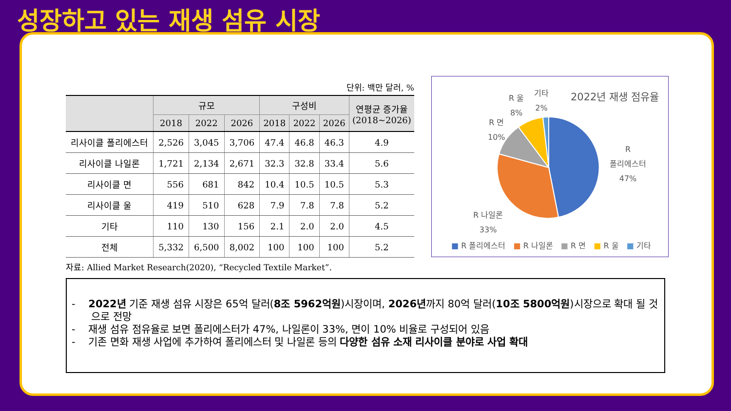성장하고 있는 재생 섬유 시장
단위: 백만 달러, %
| | 규모 | | | 구성비 | | | 연평균 증가율 (2018~2026) |
| --- | --- | --- | --- | --- | --- | --- | --- |
| | 2018 | 2022 | 2026 | 2018 | 2022 | 2026 | |
| 리사이클 폴리에스터 | 2,526 | 3,045 | 3,706 | 47.4 | 46.8 | 46.3 | 4.9 |
| 리사이클 나일론 | 1,721 | 2,134 | 2,671 | 32.3 | 32.8 | 33.4 | 5.6 |
| 리사이클 면 | 556 | 681 | 842 | 10.4 | 10.5 | 10.5 | 5.3 |
| 리사이클 울 | 419 | 510 | 628 | 7.9 | 7.8 | 7.8 | 5.2 |
| 기타 | 110 | 130 | 156 | 2.1 | 2.0 | 2.0 | 4.5 |
| 전체 | 5,332 | 6,500 | 8,002 | 100 | 100 | 100 | 5.2 |
자료: Allied Market Research(2020), “Recycled Textile Market”.
2022년 재생 점유율
R 울
8%
기타
2%
R 면
10%
R
폴리에스터
47%
R 나일론
33%
■ R 폴리에스터 ■ R 나일론 ■ R 면 ■ R 울 ■ 기타
- 2022년 기준 재생 섬유 시장은 65억 달러(8조 5962억원)시장이며, 2026년까지 80억 달러(10조 5800억원)시장으로 확대 될 것으로 전망
- 재생 섬유 점유율로 보면 폴리에스터가 47%, 나일론이 33%, 면이 10% 비율로 구성되어 있음
- 기존 면화 재생 사업에 추가하여 폴리에스터 및 나일론 등의 다양한 섬유 소재 리사이클 분야로 사업 확대